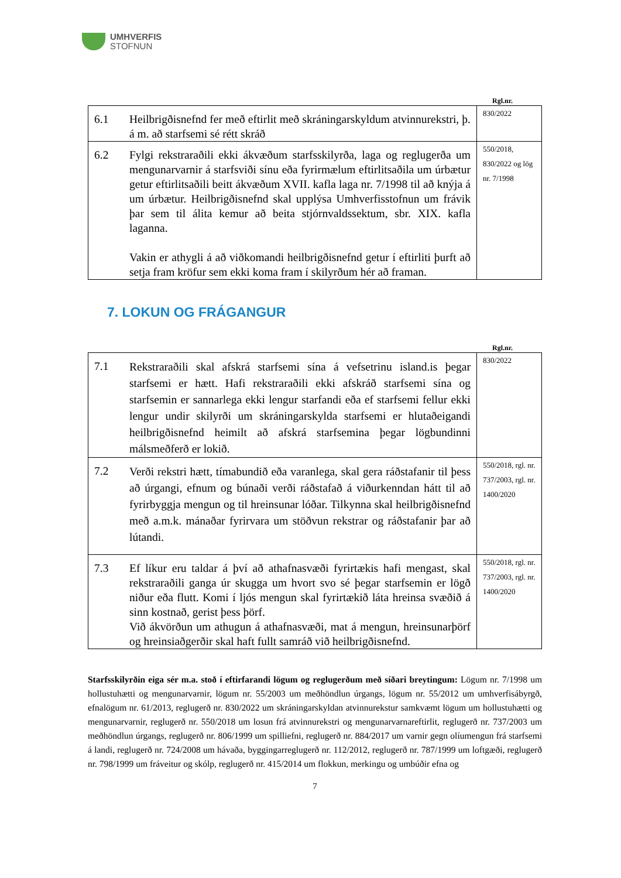UMHVERFIS
STOFNUN
Rgl.nr.
| 6.1 | Heilbrigðisnefnd fer með eftirlit með skráningarskyldum atvinnurekstri, þ. á m. að starfsemi sé rétt skráð | 830/2022 |
| 6.2 | Fylgi rekstraraðili ekki ákvæðum starfsskilyrða, laga og reglugerða um mengunarvarnir á starfsviði sínu eða fyrirmælum eftirlitsaðila um úrbætur getur eftirlitsaðili beitt ákvæðum XVII. kafla laga nr. 7/1998 til að knýja á um úrbætur. Heilbrigðisnefnd skal upplýsa Umhverfisstofnun um frávik þar sem til álita kemur að beita stjórnvaldssektum, sbr. XIX. kafla laganna. Vakin er athygli á að viðkomandi heilbrigðisnefnd getur í eftirliti þurft að setja fram kröfur sem ekki koma fram í skilyrðum hér að framan. | 550/2018, 830/2022 og lög nr. 7/1998 |
7. LOKUN OG FRÁGANGUR
Rgl.nr.
| 7.1 | Rekstraraðili skal afskrá starfsemi sína á vefsetrinu island.is þegar starfsemi er hætt. Hafi rekstraraðili ekki afskráð starfsemi sína og starfsemin er sannarlega ekki lengur starfandi eða ef starfsemi fellur ekki lengur undir skilyrði um skráningarskylda starfsemi er hlutaðeigandi heilbrigðisnefnd heimilt að afskrá starfsemina þegar lögbundinni málsmeðferð er lokið. | 830/2022 |
| 7.2 | Verði rekstri hætt, tímabundið eða varanlega, skal gera ráðstafanir til þess að úrgangi, efnum og búnaði verði ráðstafað á viðurkenndan hátt til að fyrirbyggja mengun og til hreinsunar lóðar. Tilkynna skal heilbrigðisnefnd með a.m.k. mánaðar fyrirvara um stöðvun rekstrar og ráðstafanir þar að lútandi. | 550/2018, rgl. nr. 737/2003, rgl. nr. 1400/2020 |
| 7.3 | Ef líkur eru taldar á því að athafnasvæði fyrirtækis hafi mengast, skal rekstraraðili ganga úr skugga um hvort svo sé þegar starfsemin er lögð niður eða flutt. Komi í ljós mengun skal fyrirtækið láta hreinsa svæðið á sinn kostnað, gerist þess þörf. Við ákvörðun um athugun á athafnasvæði, mat á mengun, hreinsunarþörf og hreinsiaðgerðir skal haft fullt samráð við heilbrigðisnefnd. | 550/2018, rgl. nr. 737/2003, rgl. nr. 1400/2020 |
Starfsskilyrðin eiga sér m.a. stoð í eftirfarandi lögum og reglugerðum með síðari breytingum: Lögum nr. 7/1998 um hollustuhætti og mengunarvarnir, lögum nr. 55/2003 um meðhöndlun úrgangs, lögum nr. 55/2012 um umhverfisábyrgð, efnalögum nr. 61/2013, reglugerð nr. 830/2022 um skráningarskyldan atvinnurekstur samkvæmt lögum um hollustuhætti og mengunarvarnir, reglugerð nr. 550/2018 um losun frá atvinnurekstri og mengunarvarnareftirlit, reglugerð nr. 737/2003 um meðhöndlun úrgangs, reglugerð nr. 806/1999 um spilliefni, reglugerð nr. 884/2017 um varnir gegn olíumengun frá starfsemi á landi, reglugerð nr. 724/2008 um hávaða, byggingarreglugerð nr. 112/2012, reglugerð nr. 787/1999 um loftgæði, reglugerð nr. 798/1999 um fráveitur og skólp, reglugerð nr. 415/2014 um flokkun, merkingu og umbúðir efna og
7